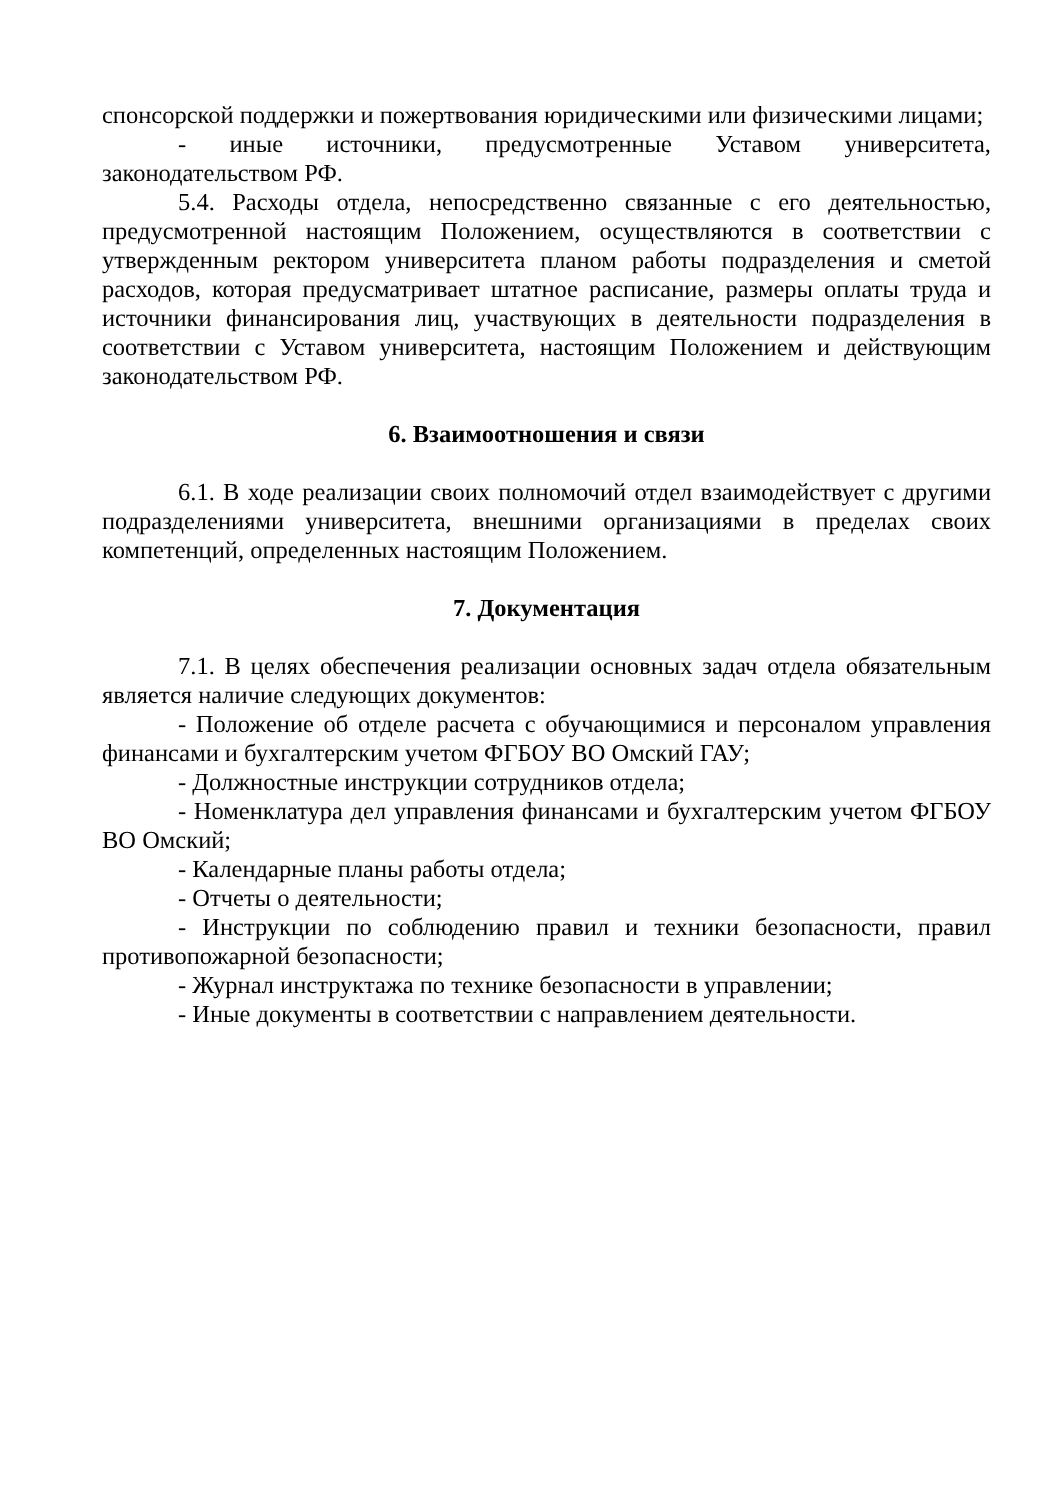спонсорской поддержки и пожертвования юридическими или физическими лицами;
- иные источники, предусмотренные Уставом университета, законодательством РФ.
5.4. Расходы отдела, непосредственно связанные с его деятельностью, предусмотренной настоящим Положением, осуществляются в соответствии с утвержденным ректором университета планом работы подразделения и сметой расходов, которая предусматривает штатное расписание, размеры оплаты труда и источники финансирования лиц, участвующих в деятельности подразделения в соответствии с Уставом университета, настоящим Положением и действующим законодательством РФ.
6. Взаимоотношения и связи
6.1. В ходе реализации своих полномочий отдел взаимодействует с другими подразделениями университета, внешними организациями в пределах своих компетенций, определенных настоящим Положением.
7. Документация
7.1. В целях обеспечения реализации основных задач отдела обязательным является наличие следующих документов:
- Положение об отделе расчета с обучающимися и персоналом управления финансами и бухгалтерским учетом ФГБОУ ВО Омский ГАУ;
- Должностные инструкции сотрудников отдела;
- Номенклатура дел управления финансами и бухгалтерским учетом ФГБОУ ВО Омский;
- Календарные планы работы отдела;
- Отчеты о деятельности;
- Инструкции по соблюдению правил и техники безопасности, правил противопожарной безопасности;
- Журнал инструктажа по технике безопасности в управлении;
- Иные документы в соответствии с направлением деятельности.